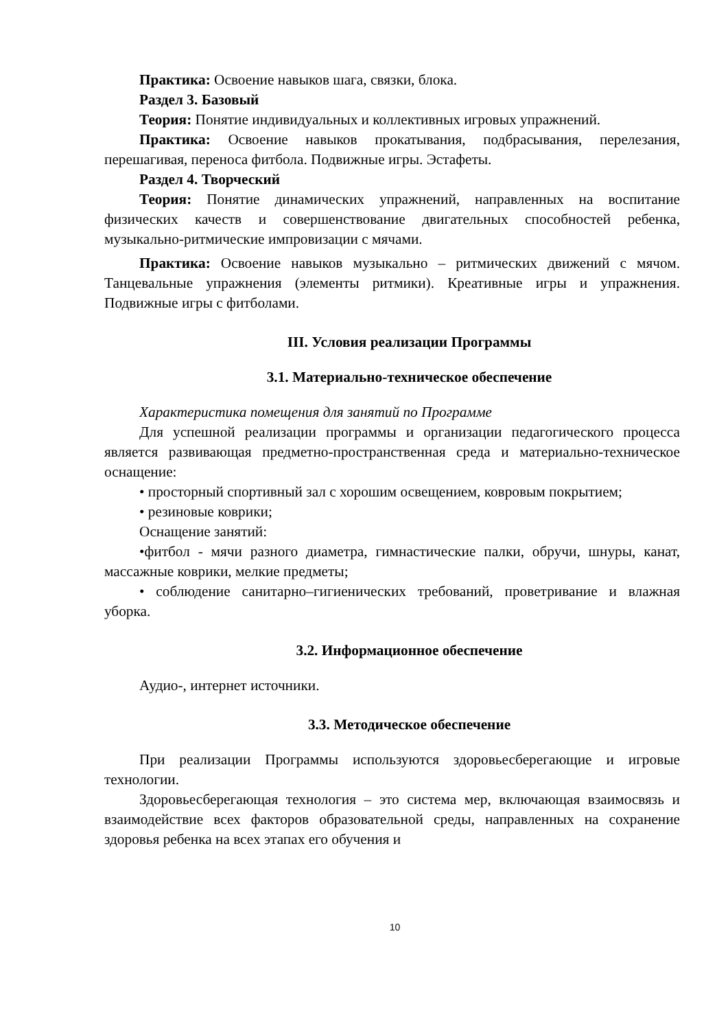Практика: Освоение навыков шага, связки, блока.
Раздел 3. Базовый
Теория: Понятие индивидуальных и коллективных игровых упражнений.
Практика: Освоение навыков прокатывания, подбрасывания, перелезания, перешагивая, переноса фитбола. Подвижные игры. Эстафеты.
Раздел 4. Творческий
Теория: Понятие динамических упражнений, направленных на воспитание физических качеств и совершенствование двигательных способностей ребенка, музыкально-ритмические импровизации с мячами.
Практика: Освоение навыков музыкально – ритмических движений с мячом. Танцевальные упражнения (элементы ритмики). Креативные игры и упражнения. Подвижные игры с фитболами.
III. Условия реализации Программы
3.1. Материально-техническое обеспечение
Характеристика помещения для занятий по Программе
Для успешной реализации программы и организации педагогического процесса является развивающая предметно-пространственная среда и материально-техническое оснащение:
• просторный спортивный зал с хорошим освещением, ковровым покрытием;
• резиновые коврики;
Оснащение занятий:
•фитбол - мячи разного диаметра, гимнастические палки, обручи, шнуры, канат, массажные коврики, мелкие предметы;
• соблюдение санитарно–гигиенических требований, проветривание и влажная уборка.
3.2. Информационное обеспечение
Аудио-, интернет источники.
3.3. Методическое обеспечение
При реализации Программы используются здоровьесберегающие и игровые технологии.
Здоровьесберегающая технология – это система мер, включающая взаимосвязь и взаимодействие всех факторов образовательной среды, направленных на сохранение здоровья ребенка на всех этапах его обучения и
10